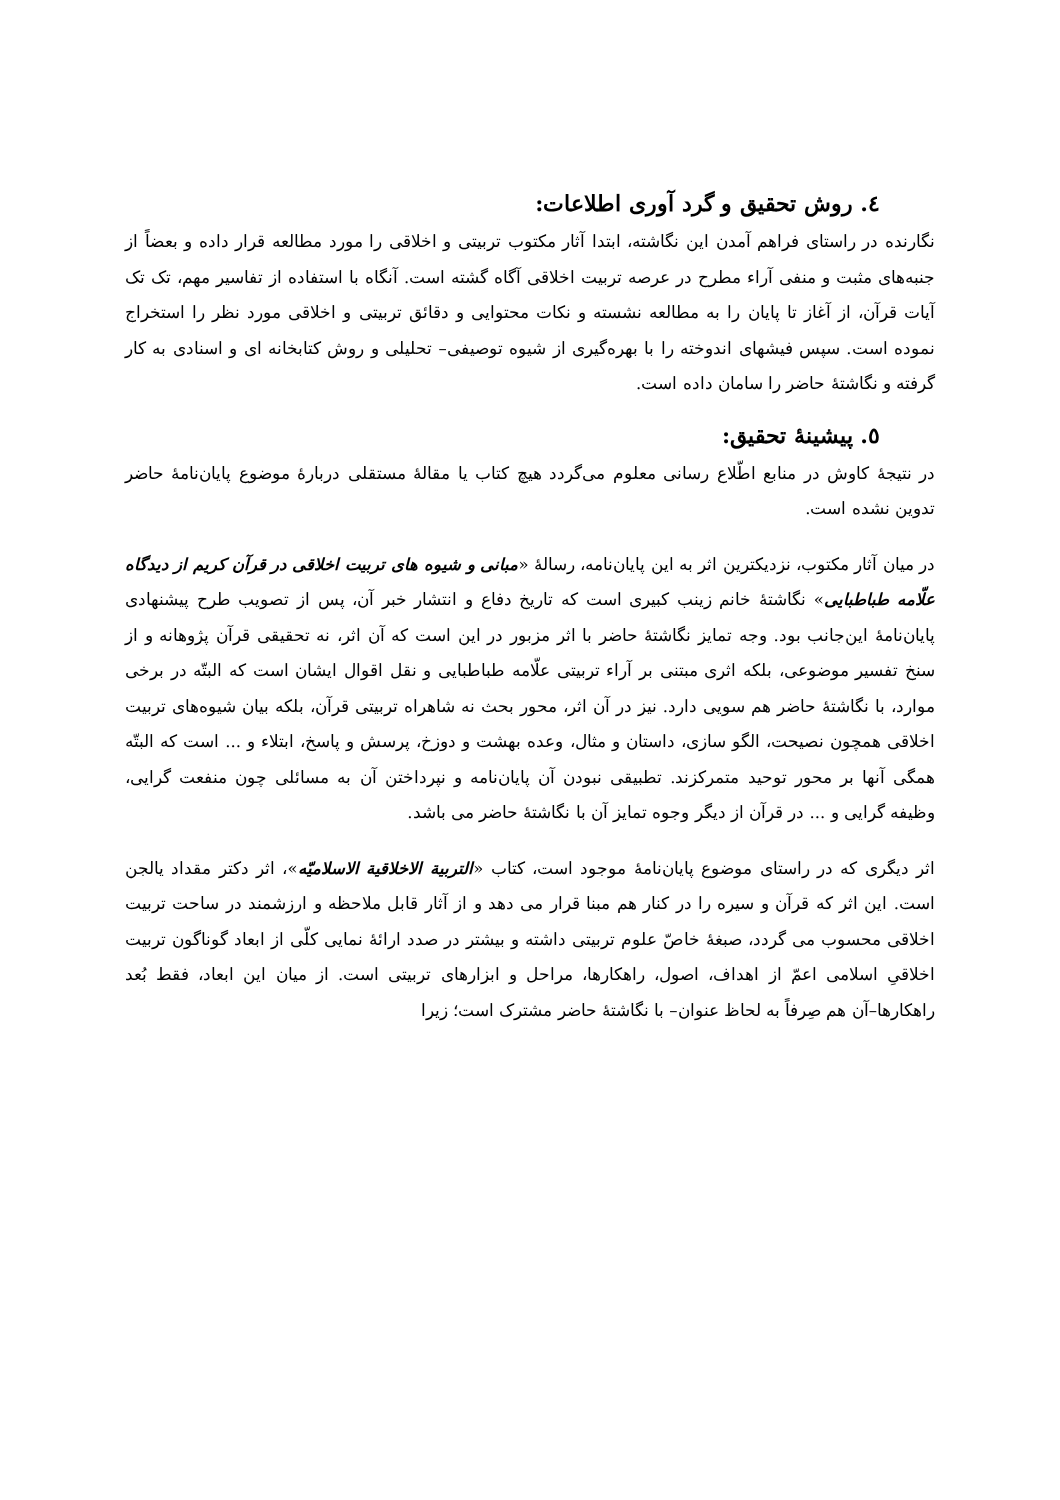٤. روش تحقیق و گرد آوری اطلاعات:
نگارنده در راستای فراهم آمدن این نگاشته، ابتدا آثار مکتوب تربیتی و اخلاقی را مورد مطالعه قرار داده و بعضاً از جنبه‌های مثبت و منفی آراء مطرح در عرصه تربیت اخلاقی آگاه گشته است. آنگاه با استفاده از تفاسیر مهم، تک تک آیات قرآن، از آغاز تا پایان را به مطالعه نشسته و نکات محتوایی و دقائق تربیتی و اخلاقی مورد نظر را استخراج نموده است. سپس فیشهای اندوخته را با بهره‌گیری از شیوه توصیفی– تحلیلی و روش کتابخانه ای و اسنادی به کار گرفته و نگاشتۀ حاضر را سامان داده است.
٥. پیشینۀ تحقیق:
در نتیجۀ کاوش در منابع اطّلاع رسانی معلوم می‌گردد هیچ کتاب یا مقالۀ مستقلی دربارۀ موضوع پایان‌نامۀ حاضر تدوین نشده است.
در میان آثار مکتوب، نزدیکترین اثر به این پایان‌نامه، رسالۀ «مبانی و شیوه های تربیت اخلاقی در قرآن کریم از دیدگاه علّامه طباطبایی» نگاشتۀ خانم زینب کبیری است که تاریخ دفاع و انتشار خبر آن، پس از تصویب طرح پیشنهادی پایان‌نامۀ این‌جانب بود. وجه تمایز نگاشتۀ حاضر با اثر مزبور در این است که آن اثر، نه تحقیقی قرآن پژوهانه و از سنخ تفسیر موضوعی، بلکه اثری مبتنی بر آراء تربیتی علّامه طباطبایی و نقل اقوال ایشان است که البتّه در برخی موارد، با نگاشتۀ حاضر هم سویی دارد. نیز در آن اثر، محور بحث نه شاهراه تربیتی قرآن، بلکه بیان شیوه‌های تربیت اخلاقی همچون نصیحت، الگو سازی، داستان و مثال، وعده بهشت و دوزخ، پرسش و پاسخ، ابتلاء و ... است که البتّه همگی آنها بر محور توحید متمرکزند. تطبیقی نبودن آن پایان‌نامه و نپرداختن آن به مسائلی چون منفعت گرایی، وظیفه گرایی و ... در قرآن از دیگر وجوه تمایز آن با نگاشتۀ حاضر می باشد.
اثر دیگری که در راستای موضوع پایان‌نامۀ موجود است، کتاب «التربیة الاخلاقیة الاسلامیّه»، اثر دکتر مقداد یالجن است. این اثر که قرآن و سیره را در کنار هم مبنا قرار می دهد و از آثار قابل ملاحظه و ارزشمند در ساحت تربیت اخلاقی محسوب می گردد، صبغۀ خاصّ علوم تربیتی داشته و بیشتر در صدد ارائۀ نمایی کلّی از ابعاد گوناگون تربیت اخلاقیِ اسلامی اعمّ از اهداف، اصول، راهکارها، مراحل و ابزارهای تربیتی است. از میان این ابعاد، فقط بُعد راهکارها–آن هم صِرفاً به لحاظ عنوان– با نگاشتۀ حاضر مشترک است؛ زیرا